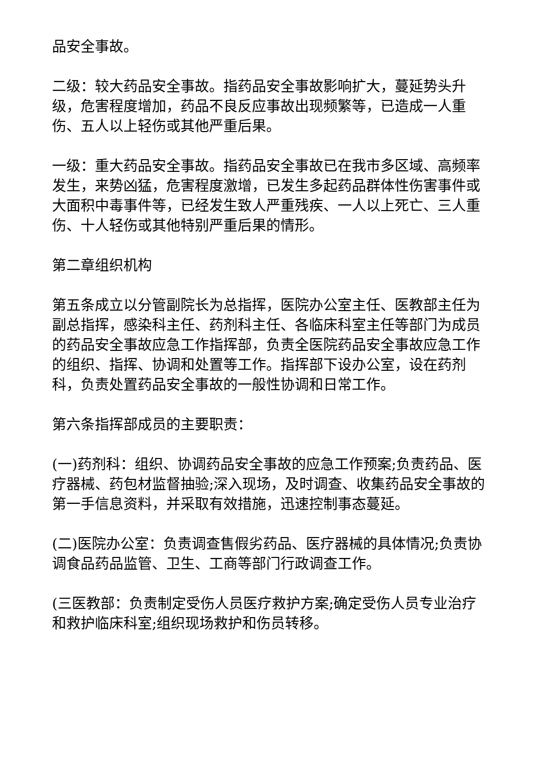品安全事故。
二级：较大药品安全事故。指药品安全事故影响扩大，蔓延势头升级，危害程度增加，药品不良反应事故出现频繁等，已造成一人重伤、五人以上轻伤或其他严重后果。
一级：重大药品安全事故。指药品安全事故已在我市多区域、高频率发生，来势凶猛，危害程度激增，已发生多起药品群体性伤害事件或大面积中毒事件等，已经发生致人严重残疾、一人以上死亡、三人重伤、十人轻伤或其他特别严重后果的情形。
第二章组织机构
第五条成立以分管副院长为总指挥，医院办公室主任、医教部主任为副总指挥，感染科主任、药剂科主任、各临床科室主任等部门为成员的药品安全事故应急工作指挥部，负责全医院药品安全事故应急工作的组织、指挥、协调和处置等工作。指挥部下设办公室，设在药剂科，负责处置药品安全事故的一般性协调和日常工作。
第六条指挥部成员的主要职责：
(一)药剂科：组织、协调药品安全事故的应急工作预案;负责药品、医疗器械、药包材监督抽验;深入现场，及时调查、收集药品安全事故的第一手信息资料，并采取有效措施，迅速控制事态蔓延。
(二)医院办公室：负责调查售假劣药品、医疗器械的具体情况;负责协调食品药品监管、卫生、工商等部门行政调查工作。
(三医教部：负责制定受伤人员医疗救护方案;确定受伤人员专业治疗和救护临床科室;组织现场救护和伤员转移。